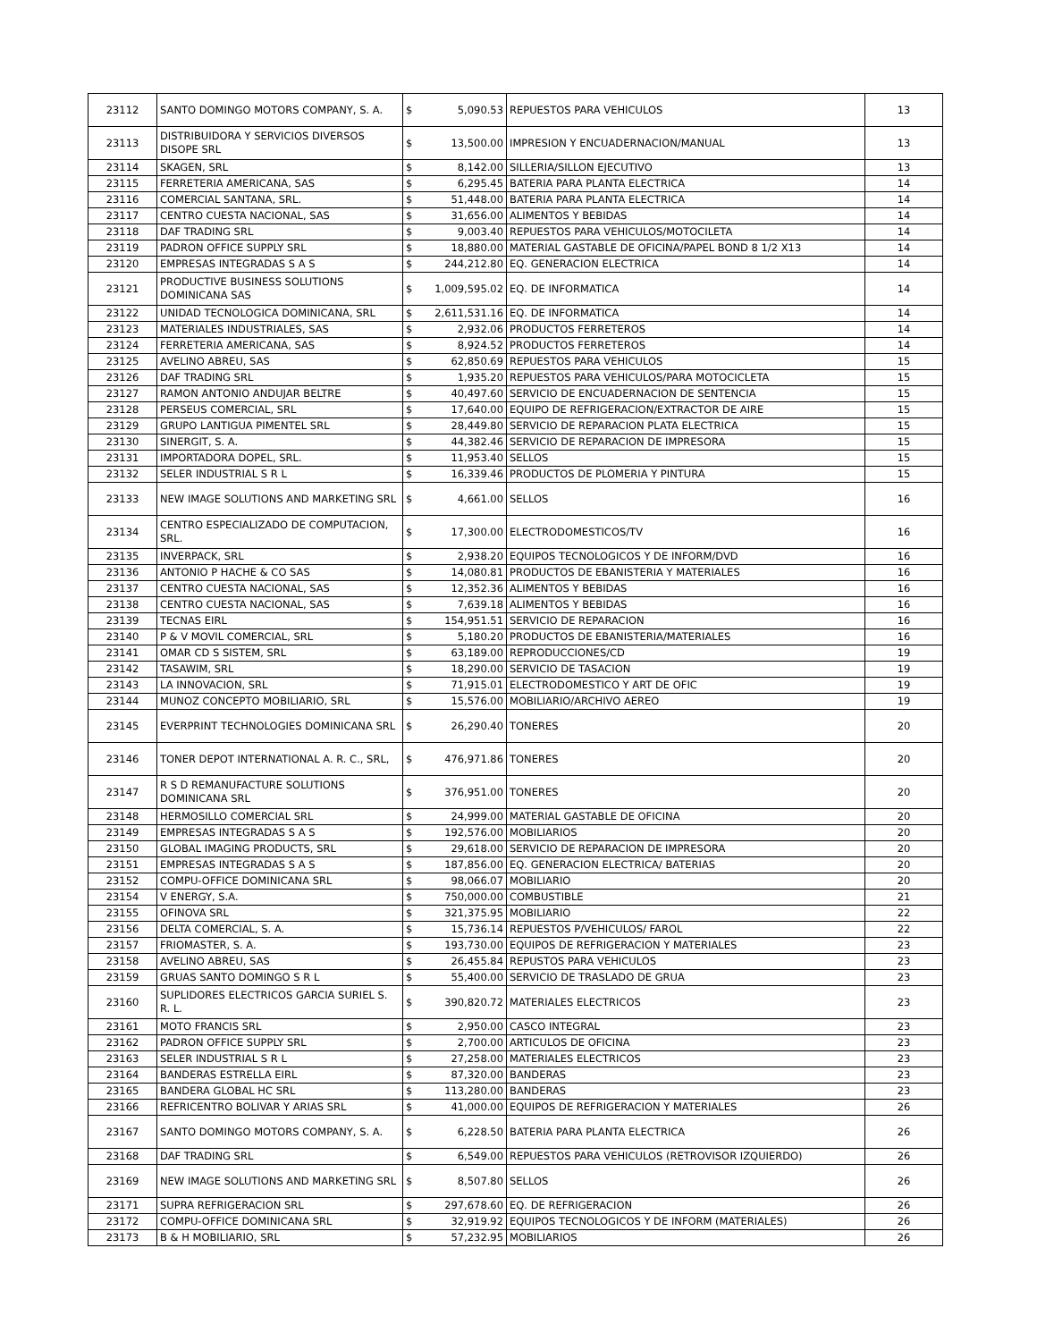| 23112 | SANTO DOMINGO MOTORS COMPANY, S. A. | $ | 5,090.53 | REPUESTOS PARA VEHICULOS | 13 |
| 23113 | DISTRIBUIDORA Y SERVICIOS DIVERSOS DISOPE SRL | $ | 13,500.00 | IMPRESION Y ENCUADERNACION/MANUAL | 13 |
| 23114 | SKAGEN, SRL | $ | 8,142.00 | SILLERIA/SILLON EJECUTIVO | 13 |
| 23115 | FERRETERIA AMERICANA, SAS | $ | 6,295.45 | BATERIA PARA PLANTA ELECTRICA | 14 |
| 23116 | COMERCIAL SANTANA, SRL. | $ | 51,448.00 | BATERIA PARA PLANTA ELECTRICA | 14 |
| 23117 | CENTRO CUESTA NACIONAL, SAS | $ | 31,656.00 | ALIMENTOS Y BEBIDAS | 14 |
| 23118 | DAF TRADING SRL | $ | 9,003.40 | REPUESTOS PARA VEHICULOS/MOTOCILETA | 14 |
| 23119 | PADRON OFFICE SUPPLY SRL | $ | 18,880.00 | MATERIAL GASTABLE DE OFICINA/PAPEL BOND 8 1/2 X13 | 14 |
| 23120 | EMPRESAS INTEGRADAS S A S | $ | 244,212.80 | EQ. GENERACION ELECTRICA | 14 |
| 23121 | PRODUCTIVE BUSINESS SOLUTIONS DOMINICANA SAS | $ | 1,009,595.02 | EQ. DE INFORMATICA | 14 |
| 23122 | UNIDAD TECNOLOGICA DOMINICANA, SRL | $ | 2,611,531.16 | EQ. DE INFORMATICA | 14 |
| 23123 | MATERIALES INDUSTRIALES, SAS | $ | 2,932.06 | PRODUCTOS FERRETEROS | 14 |
| 23124 | FERRETERIA AMERICANA, SAS | $ | 8,924.52 | PRODUCTOS FERRETEROS | 14 |
| 23125 | AVELINO ABREU, SAS | $ | 62,850.69 | REPUESTOS PARA VEHICULOS | 15 |
| 23126 | DAF TRADING SRL | $ | 1,935.20 | REPUESTOS PARA VEHICULOS/PARA MOTOCICLETA | 15 |
| 23127 | RAMON ANTONIO ANDUJAR BELTRE | $ | 40,497.60 | SERVICIO DE ENCUADERNACION DE SENTENCIA | 15 |
| 23128 | PERSEUS COMERCIAL, SRL | $ | 17,640.00 | EQUIPO DE REFRIGERACION/EXTRACTOR DE AIRE | 15 |
| 23129 | GRUPO LANTIGUA PIMENTEL SRL | $ | 28,449.80 | SERVICIO DE REPARACION PLATA ELECTRICA | 15 |
| 23130 | SINERGIT, S. A. | $ | 44,382.46 | SERVICIO DE REPARACION DE IMPRESORA | 15 |
| 23131 | IMPORTADORA DOPEL, SRL. | $ | 11,953.40 | SELLOS | 15 |
| 23132 | SELER INDUSTRIAL S R L | $ | 16,339.46 | PRODUCTOS DE PLOMERIA Y PINTURA | 15 |
| 23133 | NEW IMAGE SOLUTIONS AND MARKETING SRL | $ | 4,661.00 | SELLOS | 16 |
| 23134 | CENTRO ESPECIALIZADO DE COMPUTACION, SRL. | $ | 17,300.00 | ELECTRODOMESTICOS/TV | 16 |
| 23135 | INVERPACK, SRL | $ | 2,938.20 | EQUIPOS TECNOLOGICOS Y DE INFORM/DVD | 16 |
| 23136 | ANTONIO P HACHE & CO SAS | $ | 14,080.81 | PRODUCTOS DE EBANISTERIA Y MATERIALES | 16 |
| 23137 | CENTRO CUESTA NACIONAL, SAS | $ | 12,352.36 | ALIMENTOS Y BEBIDAS | 16 |
| 23138 | CENTRO CUESTA NACIONAL, SAS | $ | 7,639.18 | ALIMENTOS Y BEBIDAS | 16 |
| 23139 | TECNAS EIRL | $ | 154,951.51 | SERVICIO DE REPARACION | 16 |
| 23140 | P & V MOVIL COMERCIAL, SRL | $ | 5,180.20 | PRODUCTOS DE EBANISTERIA/MATERIALES | 16 |
| 23141 | OMAR CD S SISTEM, SRL | $ | 63,189.00 | REPRODUCCIONES/CD | 19 |
| 23142 | TASAWIM, SRL | $ | 18,290.00 | SERVICIO DE TASACION | 19 |
| 23143 | LA INNOVACION, SRL | $ | 71,915.01 | ELECTRODOMESTICO Y ART DE OFIC | 19 |
| 23144 | MUNOZ CONCEPTO MOBILIARIO, SRL | $ | 15,576.00 | MOBILIARIO/ARCHIVO AEREO | 19 |
| 23145 | EVERPRINT TECHNOLOGIES DOMINICANA SRL | $ | 26,290.40 | TONERES | 20 |
| 23146 | TONER DEPOT INTERNATIONAL A. R. C., SRL, | $ | 476,971.86 | TONERES | 20 |
| 23147 | R S D REMANUFACTURE SOLUTIONS DOMINICANA SRL | $ | 376,951.00 | TONERES | 20 |
| 23148 | HERMOSILLO COMERCIAL SRL | $ | 24,999.00 | MATERIAL GASTABLE DE OFICINA | 20 |
| 23149 | EMPRESAS INTEGRADAS S A S | $ | 192,576.00 | MOBILIARIOS | 20 |
| 23150 | GLOBAL IMAGING PRODUCTS, SRL | $ | 29,618.00 | SERVICIO DE REPARACION DE IMPRESORA | 20 |
| 23151 | EMPRESAS INTEGRADAS S A S | $ | 187,856.00 | EQ. GENERACION ELECTRICA/ BATERIAS | 20 |
| 23152 | COMPU-OFFICE DOMINICANA SRL | $ | 98,066.07 | MOBILIARIO | 20 |
| 23154 | V ENERGY, S.A. | $ | 750,000.00 | COMBUSTIBLE | 21 |
| 23155 | OFINOVA SRL | $ | 321,375.95 | MOBILIARIO | 22 |
| 23156 | DELTA COMERCIAL, S. A. | $ | 15,736.14 | REPUESTOS P/VEHICULOS/ FAROL | 22 |
| 23157 | FRIOMASTER, S. A. | $ | 193,730.00 | EQUIPOS DE REFRIGERACION Y MATERIALES | 23 |
| 23158 | AVELINO ABREU, SAS | $ | 26,455.84 | REPUSTOS PARA VEHICULOS | 23 |
| 23159 | GRUAS SANTO DOMINGO S R L | $ | 55,400.00 | SERVICIO DE TRASLADO DE GRUA | 23 |
| 23160 | SUPLIDORES ELECTRICOS GARCIA SURIEL S. R. L. | $ | 390,820.72 | MATERIALES ELECTRICOS | 23 |
| 23161 | MOTO FRANCIS SRL | $ | 2,950.00 | CASCO INTEGRAL | 23 |
| 23162 | PADRON OFFICE SUPPLY SRL | $ | 2,700.00 | ARTICULOS DE OFICINA | 23 |
| 23163 | SELER INDUSTRIAL S R L | $ | 27,258.00 | MATERIALES ELECTRICOS | 23 |
| 23164 | BANDERAS ESTRELLA EIRL | $ | 87,320.00 | BANDERAS | 23 |
| 23165 | BANDERA GLOBAL HC SRL | $ | 113,280.00 | BANDERAS | 23 |
| 23166 | REFRICENTRO BOLIVAR Y ARIAS SRL | $ | 41,000.00 | EQUIPOS DE REFRIGERACION Y MATERIALES | 26 |
| 23167 | SANTO DOMINGO MOTORS COMPANY, S. A. | $ | 6,228.50 | BATERIA PARA PLANTA ELECTRICA | 26 |
| 23168 | DAF TRADING SRL | $ | 6,549.00 | REPUESTOS PARA VEHICULOS (RETROVISOR IZQUIERDO) | 26 |
| 23169 | NEW IMAGE SOLUTIONS AND MARKETING SRL | $ | 8,507.80 | SELLOS | 26 |
| 23171 | SUPRA REFRIGERACION SRL | $ | 297,678.60 | EQ. DE REFRIGERACION | 26 |
| 23172 | COMPU-OFFICE DOMINICANA SRL | $ | 32,919.92 | EQUIPOS TECNOLOGICOS Y DE INFORM (MATERIALES) | 26 |
| 23173 | B & H MOBILIARIO, SRL | $ | 57,232.95 | MOBILIARIOS | 26 |